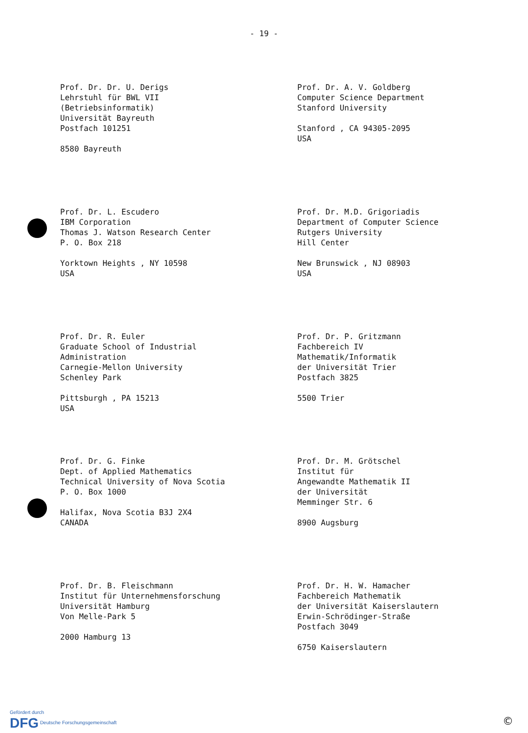- 19 -
Prof. Dr. Dr. U. Derigs
Lehrstuhl für BWL VII
(Betriebsinformatik)
Universität Bayreuth
Postfach 101251
8580 Bayreuth
Prof. Dr. A. V. Goldberg
Computer Science Department
Stanford University
Stanford , CA 94305-2095
USA
Prof. Dr. L. Escudero
IBM Corporation
Thomas J. Watson Research Center
P. O. Box 218
Yorktown Heights , NY 10598
USA
Prof. Dr. M.D. Grigoriadis
Department of Computer Science
Rutgers University
Hill Center
New Brunswick , NJ 08903
USA
Prof. Dr. R. Euler
Graduate School of Industrial
Administration
Carnegie-Mellon University
Schenley Park
Pittsburgh , PA 15213
USA
Prof. Dr. P. Gritzmann
Fachbereich IV
Mathematik/Informatik
der Universität Trier
Postfach 3825
5500 Trier
Prof. Dr. G. Finke
Dept. of Applied Mathematics
Technical University of Nova Scotia
P. O. Box 1000
Halifax, Nova Scotia B3J 2X4
CANADA
Prof. Dr. M. Grötschel
Institut für
Angewandte Mathematik II
der Universität
Memminger Str. 6
8900 Augsburg
Prof. Dr. B. Fleischmann
Institut für Unternehmensforschung
Universität Hamburg
Von Melle-Park 5
2000 Hamburg 13
Prof. Dr. H. W. Hamacher
Fachbereich Mathematik
der Universität Kaiserslautern
Erwin-Schrödinger-Straße
Postfach 3049
6750 Kaiserslautern
Gefördert durch
DFG Deutsche Forschungsgemeinschaft
©